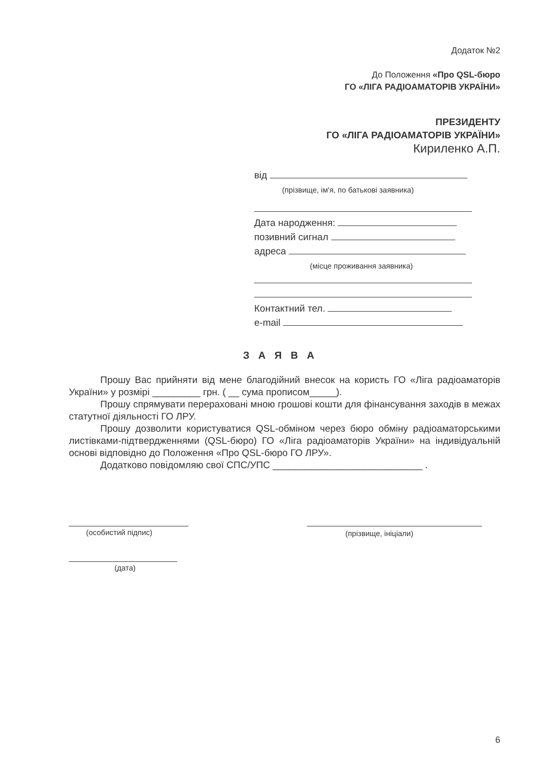Додаток №2
До Положення «Про QSL-бюро
ГО «ЛІГА РАДІОАМАТОРІВ УКРАЇНИ»
ПРЕЗИДЕНТУ
ГО «ЛІГА РАДІОАМАТОРІВ УКРАЇНИ»
Кириленко А.П.
від
(прізвище, ім'я, по батькові заявника)
Дата народження:
позивний сигнал
адреса
(місце проживання заявника)
Контактний тел.
e-mail
З А Я В А
Прошу Вас прийняти від мене благодійний внесок на користь ГО «Ліга радіоаматорів України» у розмірі _________ грн. ( __ сума прописом_____).
Прошу спрямувати перераховані мною грошові кошти для фінансування заходів в межах статутної діяльності ГО ЛРУ.
Прошу дозволити користуватися QSL-обміном через бюро обміну радіоаматорськими листівками-підтвердженнями (QSL-бюро) ГО «Ліга радіоаматорів України» на індивідуальній основі відповідно до Положення «Про QSL-бюро ГО ЛРУ».
Додатково повідомляю свої СПС/УПС ____________________________ .
(особистий підпис) (прізвище, ініціали)
(дата)
6